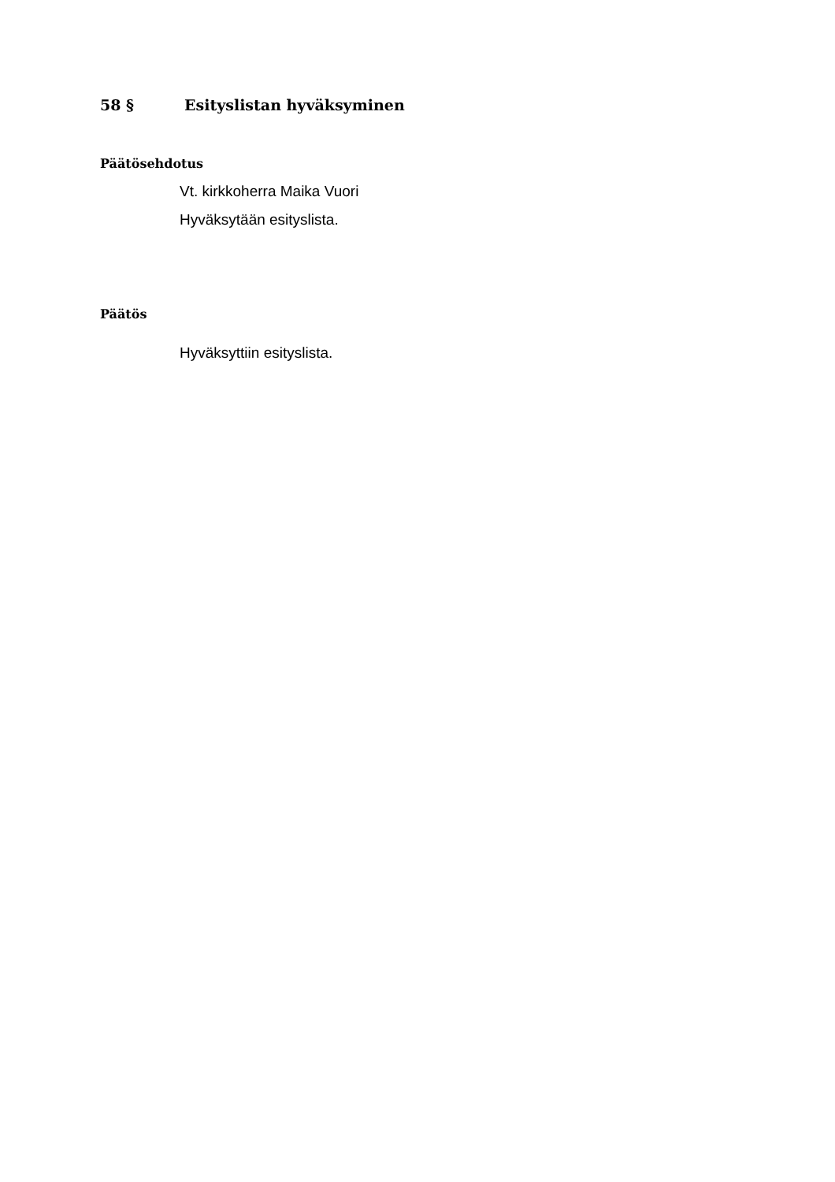58 § Esityslistan hyväksyminen
Päätösehdotus
Vt. kirkkoherra Maika Vuori
Hyväksytään esityslista.
Päätös
Hyväksyttiin esityslista.